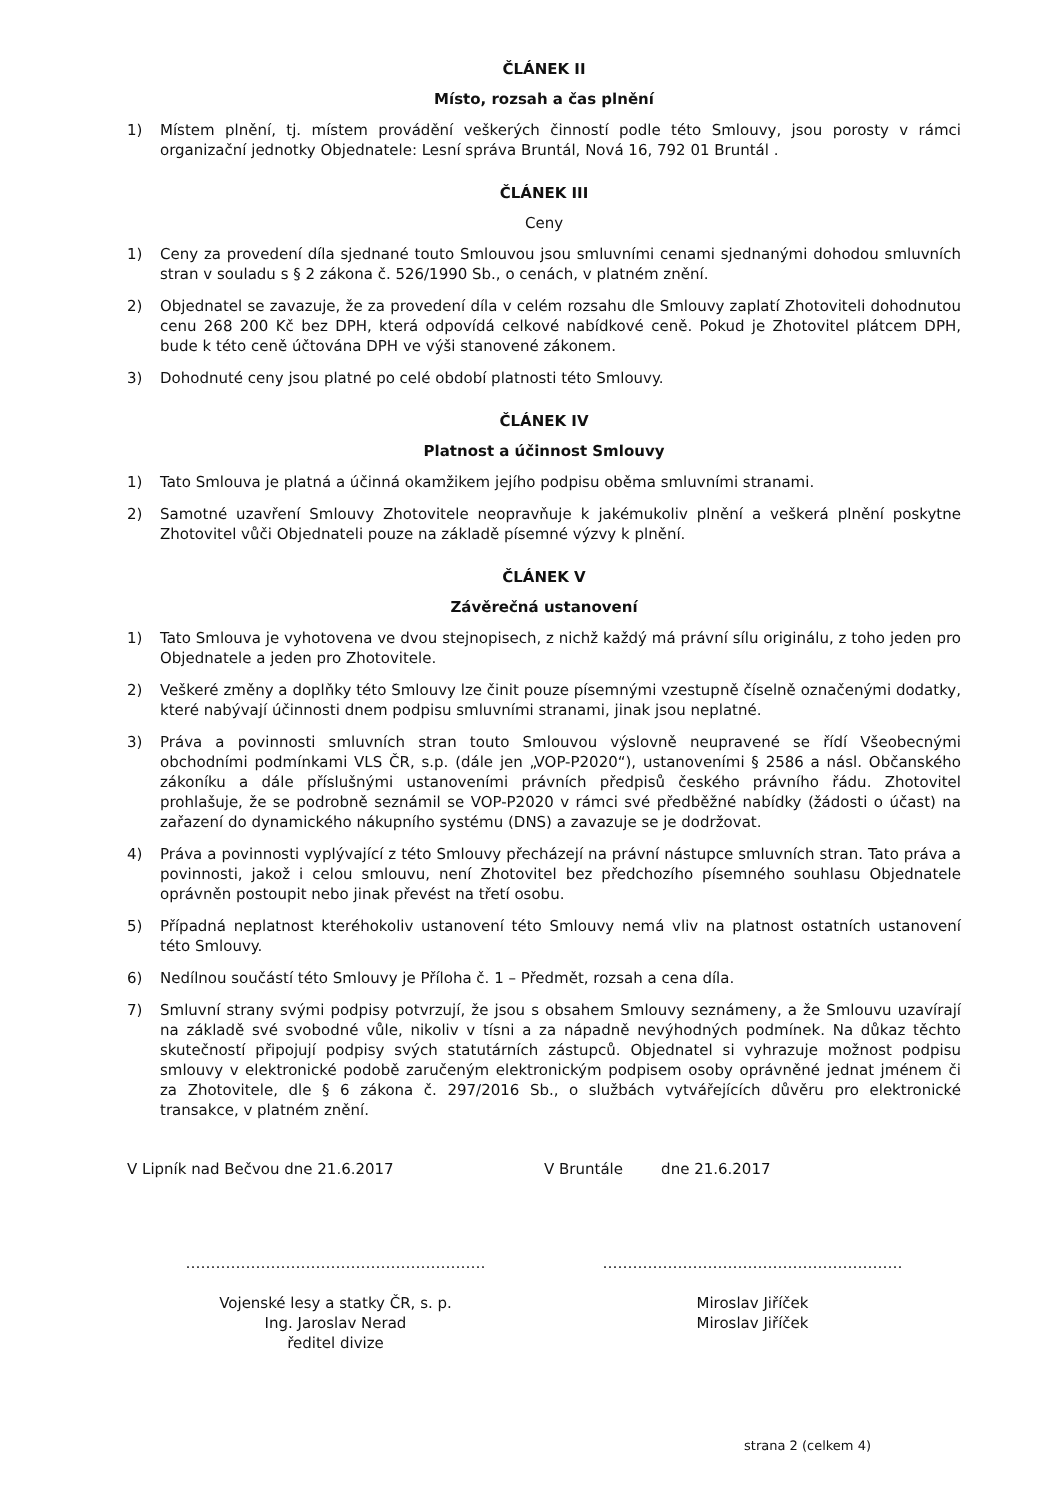ČLÁNEK II
Místo, rozsah a čas plnění
1) Místem plnění, tj. místem provádění veškerých činností podle této Smlouvy, jsou porosty v rámci organizační jednotky Objednatele: Lesní správa Bruntál, Nová 16, 792 01 Bruntál .
ČLÁNEK III
Ceny
1) Ceny za provedení díla sjednané touto Smlouvou jsou smluvními cenami sjednanými dohodou smluvních stran v souladu s § 2 zákona č. 526/1990 Sb., o cenách, v platném znění.
2) Objednatel se zavazuje, že za provedení díla v celém rozsahu dle Smlouvy zaplatí Zhotoviteli dohodnutou cenu 268 200 Kč bez DPH, která odpovídá celkové nabídkové ceně. Pokud je Zhotovitel plátcem DPH, bude k této ceně účtována DPH ve výši stanovené zákonem.
3) Dohodnuté ceny jsou platné po celé období platnosti této Smlouvy.
ČLÁNEK IV
Platnost a účinnost Smlouvy
1) Tato Smlouva je platná a účinná okamžikem jejího podpisu oběma smluvními stranami.
2) Samotné uzavření Smlouvy Zhotovitele neopravňuje k jakémukoliv plnění a veškerá plnění poskytne Zhotovitel vůči Objednateli pouze na základě písemné výzvy k plnění.
ČLÁNEK V
Závěrečná ustanovení
1) Tato Smlouva je vyhotovena ve dvou stejnopisech, z nichž každý má právní sílu originálu, z toho jeden pro Objednatele a jeden pro Zhotovitele.
2) Veškeré změny a doplňky této Smlouvy lze činit pouze písemnými vzestupně číselně označenými dodatky, které nabývají účinnosti dnem podpisu smluvními stranami, jinak jsou neplatné.
3) Práva a povinnosti smluvních stran touto Smlouvou výslovně neupravené se řídí Všeobecnými obchodními podmínkami VLS ČR, s.p. (dále jen „VOP-P2020“), ustanoveními § 2586 a násl. Občanského zákoníku a dále příslušnými ustanoveními právních předpisů českého právního řádu. Zhotovitel prohlašuje, že se podrobně seznámil se VOP-P2020 v rámci své předběžné nabídky (žádosti o účast) na zařazení do dynamického nákupního systému (DNS) a zavazuje se je dodržovat.
4) Práva a povinnosti vyplývající z této Smlouvy přecházejí na právní nástupce smluvních stran. Tato práva a povinnosti, jakož i celou smlouvu, není Zhotovitel bez předchozího písemného souhlasu Objednatele oprávněn postoupit nebo jinak převést na třetí osobu.
5) Případná neplatnost kteréhokoliv ustanovení této Smlouvy nemá vliv na platnost ostatních ustanovení této Smlouvy.
6) Nedílnou součástí této Smlouvy je Příloha č. 1 – Předmět, rozsah a cena díla.
7) Smluvní strany svými podpisy potvrzují, že jsou s obsahem Smlouvy seznámeny, a že Smlouvu uzavírají na základě své svobodné vůle, nikoliv v tísni a za nápadně nevýhodných podmínek. Na důkaz těchto skutečností připojují podpisy svých statutárních zástupců. Objednatel si vyhrazuje možnost podpisu smlouvy v elektronické podobě zaručeným elektronickým podpisem osoby oprávněné jednat jménem či za Zhotovitele, dle § 6 zákona č. 297/2016 Sb., o službách vytvářejících důvěru pro elektronické transakce, v platném znění.
V Lipník nad Bečvou dne 21.6.2017 V Bruntále dne 21.6.2017
……………………………………………………
Vojenské lesy a statky ČR, s. p.
Ing. Jaroslav Nerad
ředitel divize
……………………………………………………
Miroslav Jiříček
Miroslav Jiříček
strana 2 (celkem 4)